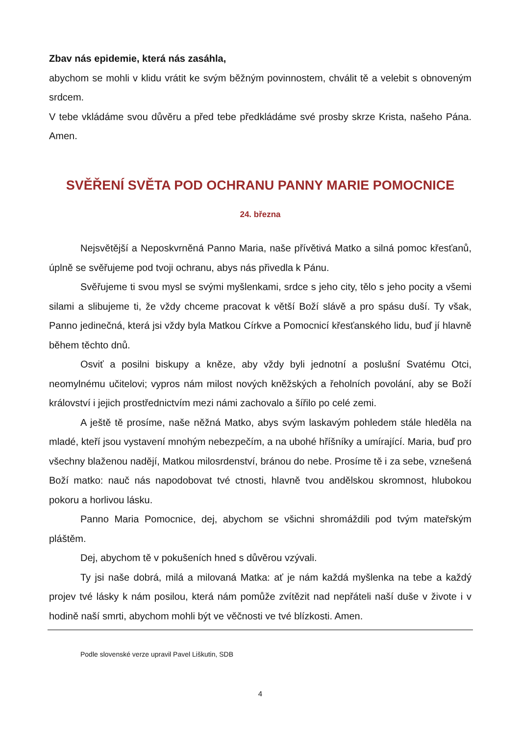Zbav nás epidemie, která nás zasáhla,
abychom se mohli v klidu vrátit ke svým běžným povinnostem, chválit tě a velebit s obnoveným srdcem.
V tebe vkládáme svou důvěru a před tebe předkládáme své prosby skrze Krista, našeho Pána. Amen.
SVĚŘENÍ SVĚTA POD OCHRANU PANNY MARIE POMOCNICE
24. března
Nejsvětější a Neposkvrněná Panno Maria, naše přívětivá Matko a silná pomoc křesťanů, úplně se svěřujeme pod tvoji ochranu, abys nás přivedla k Pánu.
Svěřujeme ti svou mysl se svými myšlenkami, srdce s jeho city, tělo s jeho pocity a všemi silami a slibujeme ti, že vždy chceme pracovat k větší Boží slávě a pro spásu duší. Ty však, Panno jedinečná, která jsi vždy byla Matkou Církve a Pomocnicí křesťanského lidu, buď jí hlavně během těchto dnů.
Osviť a posilni biskupy a kněze, aby vždy byli jednotní a poslušní Svatému Otci, neomylnému učitelovi; vypros nám milost nových kněžských a řeholních povolání, aby se Boží království i jejich prostřednictvím mezi námi zachovalo a šířilo po celé zemi.
A ještě tě prosíme, naše něžná Matko, abys svým laskavým pohledem stále hleděla na mladé, kteří jsou vystavení mnohým nebezpečím, a na ubohé hříšníky a umírající. Maria, buď pro všechny blaženou nadějí, Matkou milosrdenství, bránou do nebe. Prosíme tě i za sebe, vznešená Boží matko: nauč nás napodobovat tvé ctnosti, hlavně tvou andělskou skromnost, hlubokou pokoru a horlivou lásku.
Panno Maria Pomocnice, dej, abychom se všichni shromáždili pod tvým mateřským pláštěm.
Dej, abychom tě v pokušeních hned s důvěrou vzývali.
Ty jsi naše dobrá, milá a milovaná Matka: ať je nám každá myšlenka na tebe a každý projev tvé lásky k nám posilou, která nám pomůže zvítězit nad nepřáteli naší duše v živote i v hodině naší smrti, abychom mohli být ve věčnosti ve tvé blízkosti. Amen.
Podle slovenské verze upravil Pavel Liškutin, SDB
4